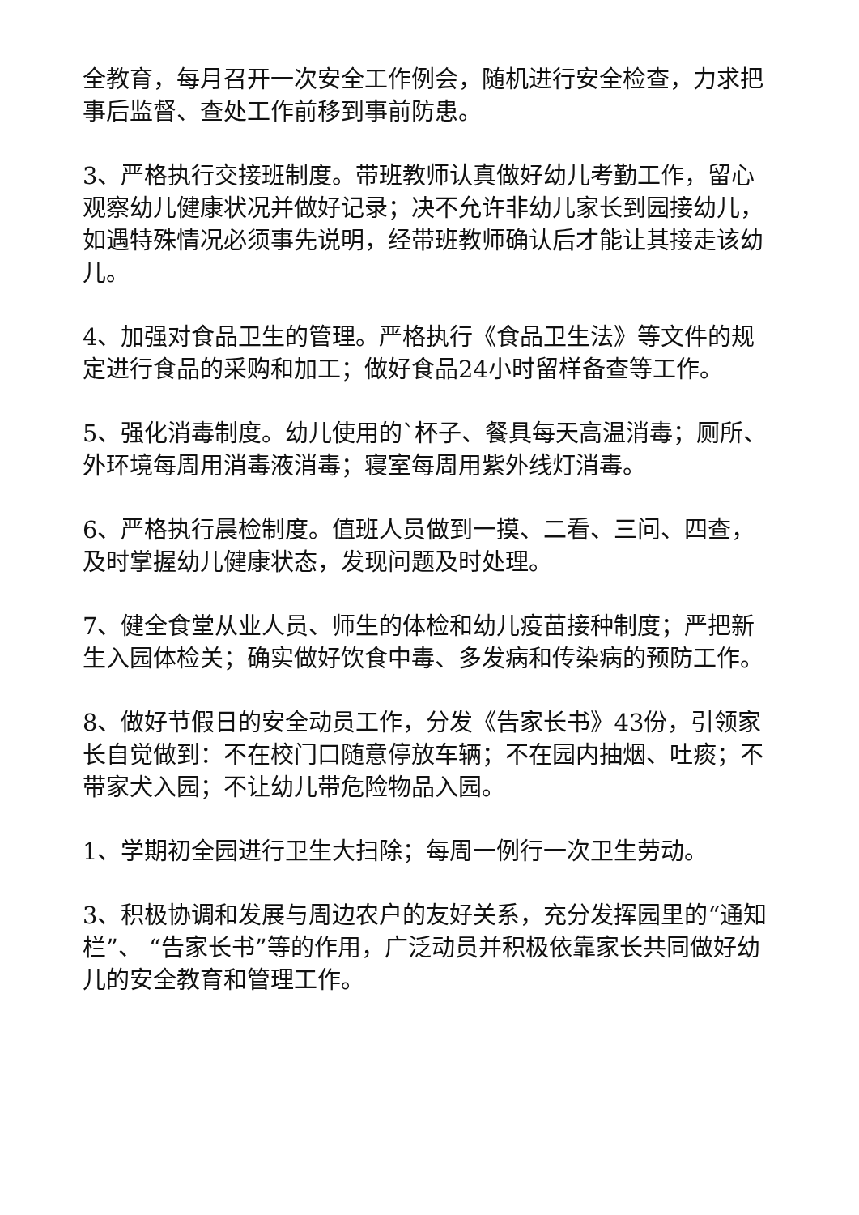全教育，每月召开一次安全工作例会，随机进行安全检查，力求把事后监督、查处工作前移到事前防患。
3、严格执行交接班制度。带班教师认真做好幼儿考勤工作，留心观察幼儿健康状况并做好记录；决不允许非幼儿家长到园接幼儿，如遇特殊情况必须事先说明，经带班教师确认后才能让其接走该幼儿。
4、加强对食品卫生的管理。严格执行《食品卫生法》等文件的规定进行食品的采购和加工；做好食品24小时留样备查等工作。
5、强化消毒制度。幼儿使用的`杯子、餐具每天高温消毒；厕所、外环境每周用消毒液消毒；寝室每周用紫外线灯消毒。
6、严格执行晨检制度。值班人员做到一摸、二看、三问、四查，及时掌握幼儿健康状态，发现问题及时处理。
7、健全食堂从业人员、师生的体检和幼儿疫苗接种制度；严把新生入园体检关；确实做好饮食中毒、多发病和传染病的预防工作。
8、做好节假日的安全动员工作，分发《告家长书》43份，引领家长自觉做到：不在校门口随意停放车辆；不在园内抽烟、吐痰；不带家犬入园；不让幼儿带危险物品入园。
1、学期初全园进行卫生大扫除；每周一例行一次卫生劳动。
3、积极协调和发展与周边农户的友好关系，充分发挥园里的“通知栏”、 “告家长书”等的作用，广泛动员并积极依靠家长共同做好幼儿的安全教育和管理工作。